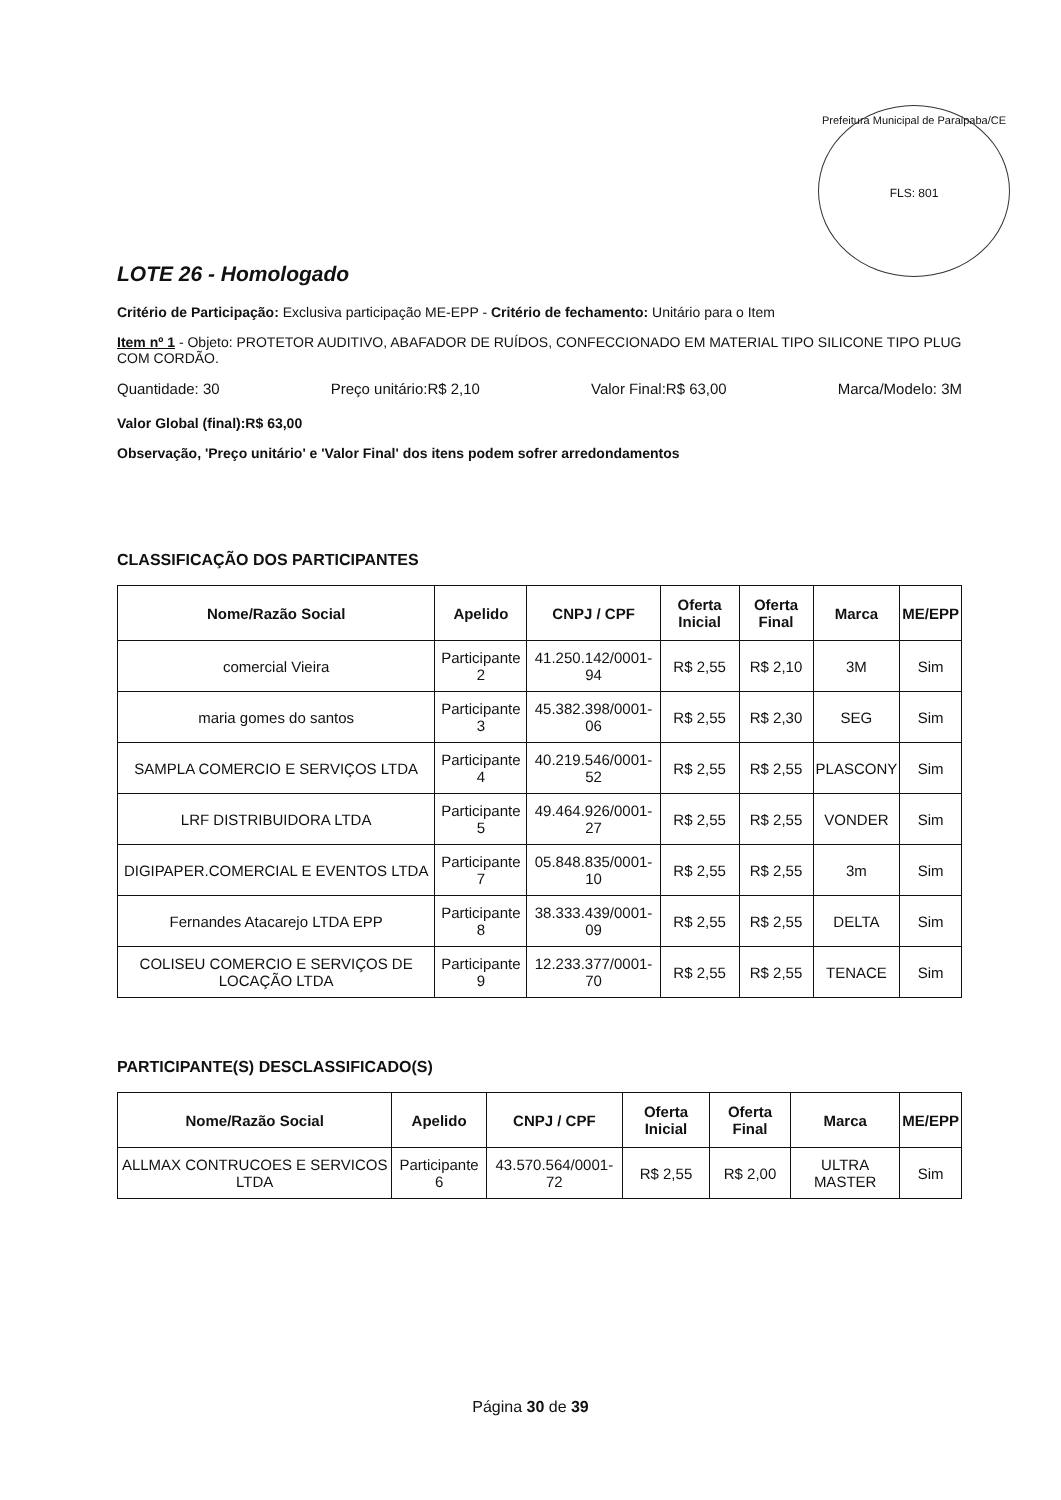Prefeitura Municipal de Paraipaba/CE
FLS: 801
LOTE 26 - Homologado
Critério de Participação: Exclusiva participação ME-EPP - Critério de fechamento: Unitário para o Item
Item nº 1 - Objeto: PROTETOR AUDITIVO, ABAFADOR DE RUÍDOS, CONFECCIONADO EM MATERIAL TIPO SILICONE TIPO PLUG COM CORDÃO.
Quantidade: 30 Preço unitário:R$ 2,10 Valor Final:R$ 63,00 Marca/Modelo: 3M
Valor Global (final):R$ 63,00
Observação, 'Preço unitário' e 'Valor Final' dos itens podem sofrer arredondamentos
CLASSIFICAÇÃO DOS PARTICIPANTES
| Nome/Razão Social | Apelido | CNPJ / CPF | Oferta Inicial | Oferta Final | Marca | ME/EPP |
| --- | --- | --- | --- | --- | --- | --- |
| comercial Vieira | Participante 2 | 41.250.142/0001-94 | R$ 2,55 | R$ 2,10 | 3M | Sim |
| maria gomes do santos | Participante 3 | 45.382.398/0001-06 | R$ 2,55 | R$ 2,30 | SEG | Sim |
| SAMPLA COMERCIO E SERVIÇOS LTDA | Participante 4 | 40.219.546/0001-52 | R$ 2,55 | R$ 2,55 | PLASCONY | Sim |
| LRF DISTRIBUIDORA LTDA | Participante 5 | 49.464.926/0001-27 | R$ 2,55 | R$ 2,55 | VONDER | Sim |
| DIGIPAPER.COMERCIAL E EVENTOS LTDA | Participante 7 | 05.848.835/0001-10 | R$ 2,55 | R$ 2,55 | 3m | Sim |
| Fernandes Atacarejo LTDA EPP | Participante 8 | 38.333.439/0001-09 | R$ 2,55 | R$ 2,55 | DELTA | Sim |
| COLISEU COMERCIO E SERVIÇOS DE LOCAÇÃO LTDA | Participante 9 | 12.233.377/0001-70 | R$ 2,55 | R$ 2,55 | TENACE | Sim |
PARTICIPANTE(S) DESCLASSIFICADO(S)
| Nome/Razão Social | Apelido | CNPJ / CPF | Oferta Inicial | Oferta Final | Marca | ME/EPP |
| --- | --- | --- | --- | --- | --- | --- |
| ALLMAX CONTRUCOES E SERVICOS LTDA | Participante 6 | 43.570.564/0001-72 | R$ 2,55 | R$ 2,00 | ULTRA MASTER | Sim |
Página 30 de 39